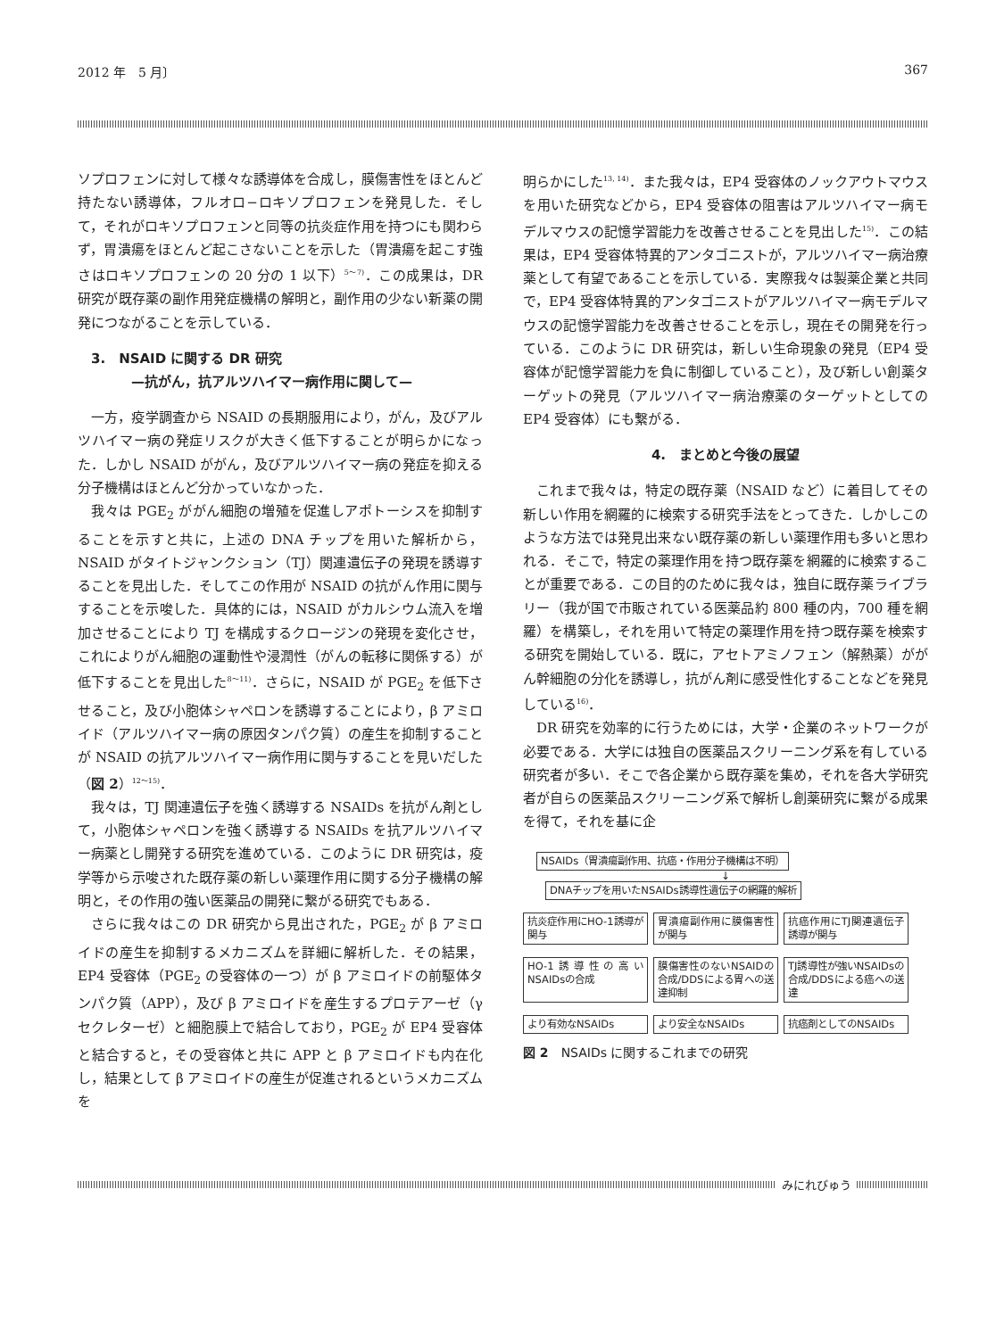2012 年　5 月〕 367
ソプロフェンに対して様々な誘導体を合成し，膜傷害性をほとんど持たない誘導体，フルオロ−ロキソプロフェンを発見した．そして，それがロキソプロフェンと同等の抗炎症作用を持つにも関わらず，胃潰瘍をほとんど起こさないことを示した（胃潰瘍を起こす強さはロキソプロフェンの 20 分の 1 以下）<sup>5〜7)</sup>．この成果は，DR 研究が既存薬の副作用発症機構の解明と，副作用の少ない新薬の開発につながることを示している．
　3.　NSAID に関する DR 研究
　　　　—抗がん，抗アルツハイマー病作用に関して—
一方，疫学調査から NSAID の長期服用により，がん，及びアルツハイマー病の発症リスクが大きく低下することが明らかになった．しかし NSAID ががん，及びアルツハイマー病の発症を抑える分子機構はほとんど分かっていなかった．
我々は PGE<sub>2</sub> ががん細胞の増殖を促進しアポトーシスを抑制することを示すと共に，上述の DNA チップを用いた解析から，NSAID がタイトジャンクション（TJ）関連遺伝子の発現を誘導することを見出した．そしてこの作用が NSAID の抗がん作用に関与することを示唆した．具体的には，NSAID がカルシウム流入を増加させることにより TJ を構成するクロージンの発現を変化させ，これによりがん細胞の運動性や浸潤性（がんの転移に関係する）が低下することを見出した<sup>8〜11)</sup>．さらに，NSAID が PGE<sub>2</sub> を低下させること，及び小胞体シャペロンを誘導することにより，β アミロイド（アルツハイマー病の原因タンパク質）の産生を抑制することが NSAID の抗アルツハイマー病作用に関与することを見いだした（図 2）<sup>12〜15)</sup>．
我々は，TJ 関連遺伝子を強く誘導する NSAIDs を抗がん剤として，小胞体シャペロンを強く誘導する NSAIDs を抗アルツハイマー病薬とし開発する研究を進めている．このように DR 研究は，疫学等から示唆された既存薬の新しい薬理作用に関する分子機構の解明と，その作用の強い医薬品の開発に繋がる研究でもある．
さらに我々はこの DR 研究から見出された，PGE<sub>2</sub> が β アミロイドの産生を抑制するメカニズムを詳細に解析した．その結果，EP4 受容体（PGE<sub>2</sub> の受容体の一つ）が β アミロイドの前駆体タンパク質（APP），及び β アミロイドを産生するプロテアーゼ（γ セクレターゼ）と細胞膜上で結合しており，PGE<sub>2</sub> が EP4 受容体と結合すると，その受容体と共に APP と β アミロイドも内在化し，結果として β アミロイドの産生が促進されるというメカニズムを
明らかにした<sup>13, 14)</sup>．また我々は，EP4 受容体のノックアウトマウスを用いた研究などから，EP4 受容体の阻害はアルツハイマー病モデルマウスの記憶学習能力を改善させることを見出した<sup>15)</sup>．この結果は，EP4 受容体特異的アンタゴニストが，アルツハイマー病治療薬として有望であることを示している．実際我々は製薬企業と共同で，EP4 受容体特異的アンタゴニストがアルツハイマー病モデルマウスの記憶学習能力を改善させることを示し，現在その開発を行っている．このように DR 研究は，新しい生命現象の発見（EP4 受容体が記憶学習能力を負に制御していること），及び新しい創薬ターゲットの発見（アルツハイマー病治療薬のターゲットとしての EP4 受容体）にも繋がる．
4.　まとめと今後の展望
これまで我々は，特定の既存薬（NSAID など）に着目してその新しい作用を網羅的に検索する研究手法をとってきた．しかしこのような方法では発見出来ない既存薬の新しい薬理作用も多いと思われる．そこで，特定の薬理作用を持つ既存薬を網羅的に検索することが重要である．この目的のために我々は，独自に既存薬ライブラリー（我が国で市販されている医薬品約 800 種の内，700 種を網羅）を構築し，それを用いて特定の薬理作用を持つ既存薬を検索する研究を開始している．既に，アセトアミノフェン（解熱薬）ががん幹細胞の分化を誘導し，抗がん剤に感受性化することなどを発見している<sup>16)</sup>．
DR 研究を効率的に行うためには，大学・企業のネットワークが必要である．大学には独自の医薬品スクリーニング系を有している研究者が多い．そこで各企業から既存薬を集め，それを各大学研究者が自らの医薬品スクリーニング系で解析し創薬研究に繋がる成果を得て，それを基に企
NSAIDs（胃潰瘍副作用、抗癌・作用分子機構は不明）
↓
DNAチップを用いたNSAIDs誘導性遺伝子の網羅的解析
抗炎症作用にHO-1誘導が関与 胃潰瘍副作用に膜傷害性が関与 抗癌作用にTJ関連遺伝子誘導が関与
HO-1誘導性の高いNSAIDsの合成 膜傷害性のないNSAIDの合成/DDSによる胃への送達抑制 TJ誘導性が強いNSAIDsの合成/DDSによる癌への送達
より有効なNSAIDs より安全なNSAIDs 抗癌剤としてのNSAIDs
図 2　NSAIDs に関するこれまでの研究
みにれびゅう